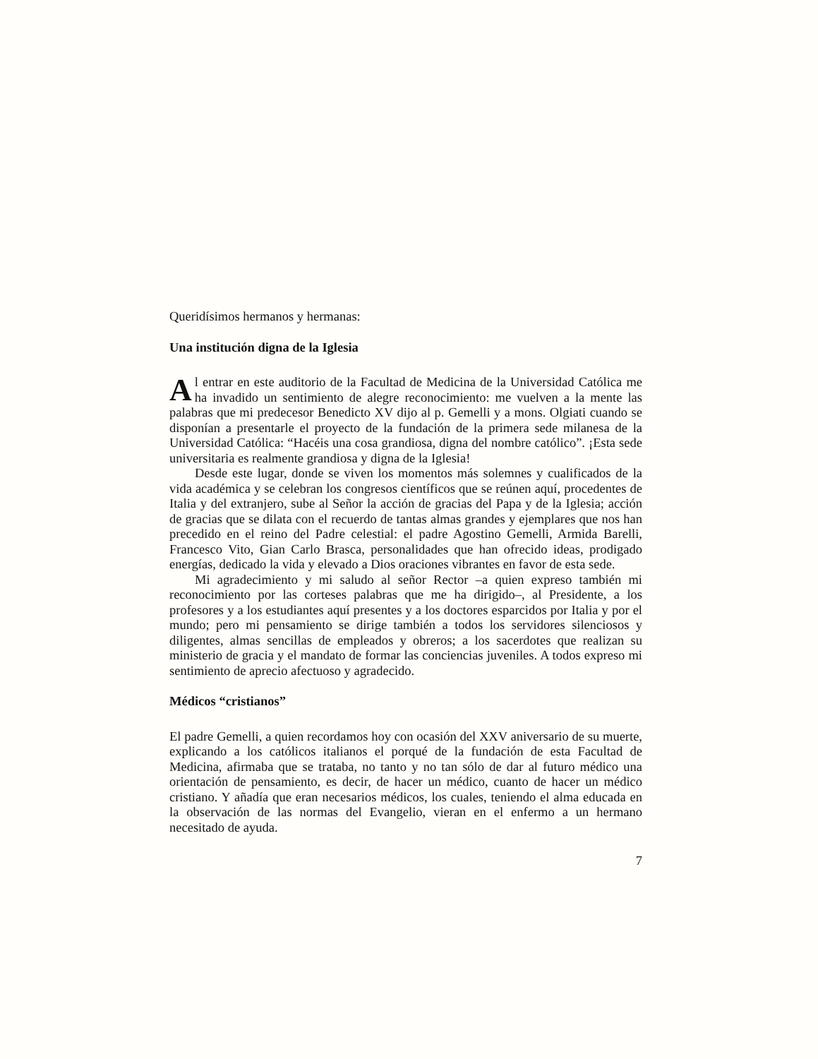Queridísimos hermanos y hermanas:
Una institución digna de la Iglesia
Al entrar en este auditorio de la Facultad de Medicina de la Universidad Católica me ha invadido un sentimiento de alegre reconocimiento: me vuelven a la mente las palabras que mi predecesor Benedicto XV dijo al p. Gemelli y a mons. Olgiati cuando se disponían a presentarle el proyecto de la fundación de la primera sede milanesa de la Universidad Católica: “Hacéis una cosa grandiosa, digna del nombre católico”. ¡Esta sede universitaria es realmente grandiosa y digna de la Iglesia!
Desde este lugar, donde se viven los momentos más solemnes y cualificados de la vida académica y se celebran los congresos científicos que se reúnen aquí, procedentes de Italia y del extranjero, sube al Señor la acción de gracias del Papa y de la Iglesia; acción de gracias que se dilata con el recuerdo de tantas almas grandes y ejemplares que nos han precedido en el reino del Padre celestial: el padre Agostino Gemelli, Armida Barelli, Francesco Vito, Gian Carlo Brasca, personalidades que han ofrecido ideas, prodigado energías, dedicado la vida y elevado a Dios oraciones vibrantes en favor de esta sede.
Mi agradecimiento y mi saludo al señor Rector –a quien expreso también mi reconocimiento por las corteses palabras que me ha dirigido–, al Presidente, a los profesores y a los estudiantes aquí presentes y a los doctores esparcidos por Italia y por el mundo; pero mi pensamiento se dirige también a todos los servidores silenciosos y diligentes, almas sencillas de empleados y obreros; a los sacerdotes que realizan su ministerio de gracia y el mandato de formar las conciencias juveniles. A todos expreso mi sentimiento de aprecio afectuoso y agradecido.
Médicos “cristianos”
El padre Gemelli, a quien recordamos hoy con ocasión del XXV aniversario de su muerte, explicando a los católicos italianos el porqué de la fundación de esta Facultad de Medicina, afirmaba que se trataba, no tanto y no tan sólo de dar al futuro médico una orientación de pensamiento, es decir, de hacer un médico, cuanto de hacer un médico cristiano. Y añadía que eran necesarios médicos, los cuales, teniendo el alma educada en la observación de las normas del Evangelio, vieran en el enfermo a un hermano necesitado de ayuda.
7